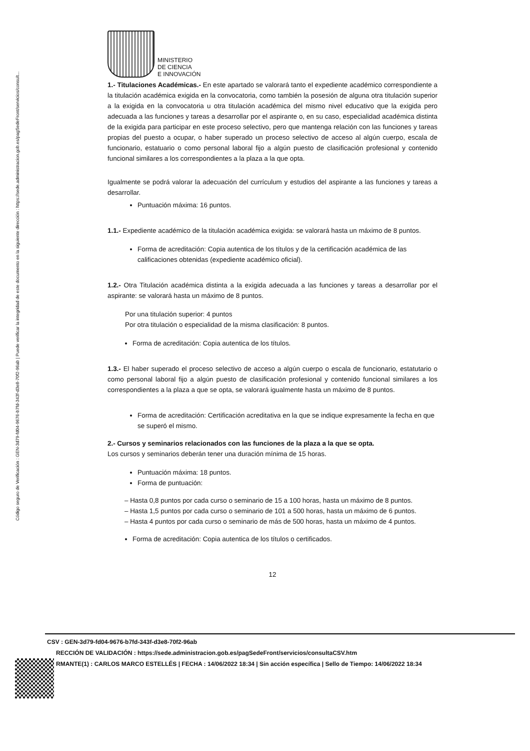Código seguro de Verificación : GEN-3d79-fd04-9676-b7fd-343f-d3e8-70f2-96ab | Puede verificar la integridad de este documento en la siguiente dirección : https://sede.administracion.gob.es/pagSedeFront/servicios/consult...
MINISTERIO
DE CIENCIA
E INNOVACIÓN
1.- Titulaciones Académicas.- En este apartado se valorará tanto el expediente académico correspondiente a la titulación académica exigida en la convocatoria, como también la posesión de alguna otra titulación superior a la exigida en la convocatoria u otra titulación académica del mismo nivel educativo que la exigida pero adecuada a las funciones y tareas a desarrollar por el aspirante o, en su caso, especialidad académica distinta de la exigida para participar en este proceso selectivo, pero que mantenga relación con las funciones y tareas propias del puesto a ocupar, o haber superado un proceso selectivo de acceso al algún cuerpo, escala de funcionario, estatuario o como personal laboral fijo a algún puesto de clasificación profesional y contenido funcional similares a los correspondientes a la plaza a la que opta.
Igualmente se podrá valorar la adecuación del currículum y estudios del aspirante a las funciones y tareas a desarrollar.
Puntuación máxima: 16 puntos.
1.1.- Expediente académico de la titulación académica exigida: se valorará hasta un máximo de 8 puntos.
Forma de acreditación: Copia autentica de los títulos y de la certificación académica de las calificaciones obtenidas (expediente académico oficial).
1.2.- Otra Titulación académica distinta a la exigida adecuada a las funciones y tareas a desarrollar por el aspirante: se valorará hasta un máximo de 8 puntos.
Por una titulación superior: 4 puntos
Por otra titulación o especialidad de la misma clasificación: 8 puntos.
Forma de acreditación: Copia autentica de los títulos.
1.3.- El haber superado el proceso selectivo de acceso a algún cuerpo o escala de funcionario, estatutario o como personal laboral fijo a algún puesto de clasificación profesional y contenido funcional similares a los correspondientes a la plaza a que se opta, se valorará igualmente hasta un máximo de 8 puntos.
Forma de acreditación: Certificación acreditativa en la que se indique expresamente la fecha en que se superó el mismo.
2.- Cursos y seminarios relacionados con las funciones de la plaza a la que se opta.
Los cursos y seminarios deberán tener una duración mínima de 15 horas.
Puntuación máxima: 18 puntos.
Forma de puntuación:
– Hasta 0,8 puntos por cada curso o seminario de 15 a 100 horas, hasta un máximo de 8 puntos.
– Hasta 1,5 puntos por cada curso o seminario de 101 a 500 horas, hasta un máximo de 6 puntos.
– Hasta 4 puntos por cada curso o seminario de más de 500 horas, hasta un máximo de 4 puntos.
Forma de acreditación: Copia autentica de los títulos o certificados.
12
CSV : GEN-3d79-fd04-9676-b7fd-343f-d3e8-70f2-96ab
RECCIÓN DE VALIDACIÓN : https://sede.administracion.gob.es/pagSedeFront/servicios/consultaCSV.htm
RMANTE(1) : CARLOS MARCO ESTELLÉS | FECHA : 14/06/2022 18:34 | Sin acción específica | Sello de Tiempo: 14/06/2022 18:34